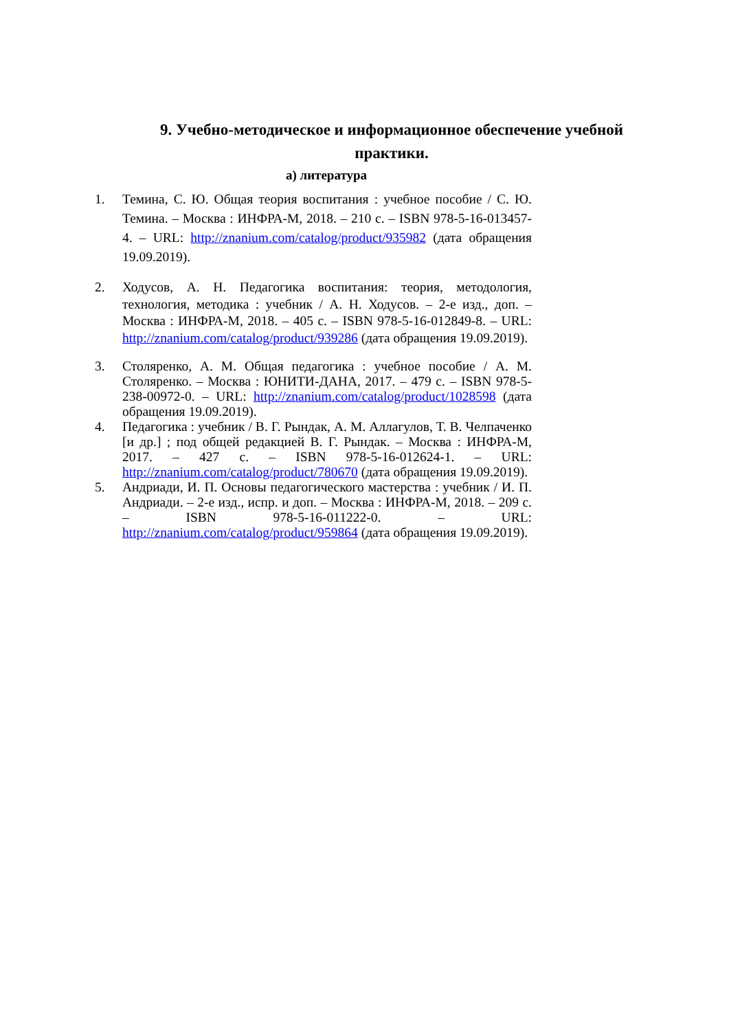9. Учебно-методическое и информационное обеспечение учебной практики.
а) литература
1. Темина, С. Ю. Общая теория воспитания : учебное пособие / С. Ю. Темина. – Москва : ИНФРА-М, 2018. – 210 с. – ISBN 978-5-16-013457-4. – URL: http://znanium.com/catalog/product/935982 (дата обращения 19.09.2019).
2. Ходусов, А. Н. Педагогика воспитания: теория, методология, технология, методика : учебник / А. Н. Ходусов. – 2-е изд., доп. – Москва : ИНФРА-М, 2018. – 405 с. – ISBN 978-5-16-012849-8. – URL: http://znanium.com/catalog/product/939286 (дата обращения 19.09.2019).
3. Столяренко, А. М. Общая педагогика : учебное пособие / А. М. Столяренко. – Москва : ЮНИТИ-ДАНА, 2017. – 479 с. – ISBN 978-5-238-00972-0. – URL: http://znanium.com/catalog/product/1028598 (дата обращения 19.09.2019).
4. Педагогика : учебник / В. Г. Рындак, А. М. Аллагулов, Т. В. Челпаченко [и др.] ; под общей редакцией В. Г. Рындак. – Москва : ИНФРА-М, 2017. – 427 с. – ISBN 978-5-16-012624-1. – URL: http://znanium.com/catalog/product/780670 (дата обращения 19.09.2019).
5. Андриади, И. П. Основы педагогического мастерства : учебник / И. П. Андриади. – 2-е изд., испр. и доп. – Москва : ИНФРА-М, 2018. – 209 с. – ISBN 978-5-16-011222-0. – URL: http://znanium.com/catalog/product/959864 (дата обращения 19.09.2019).